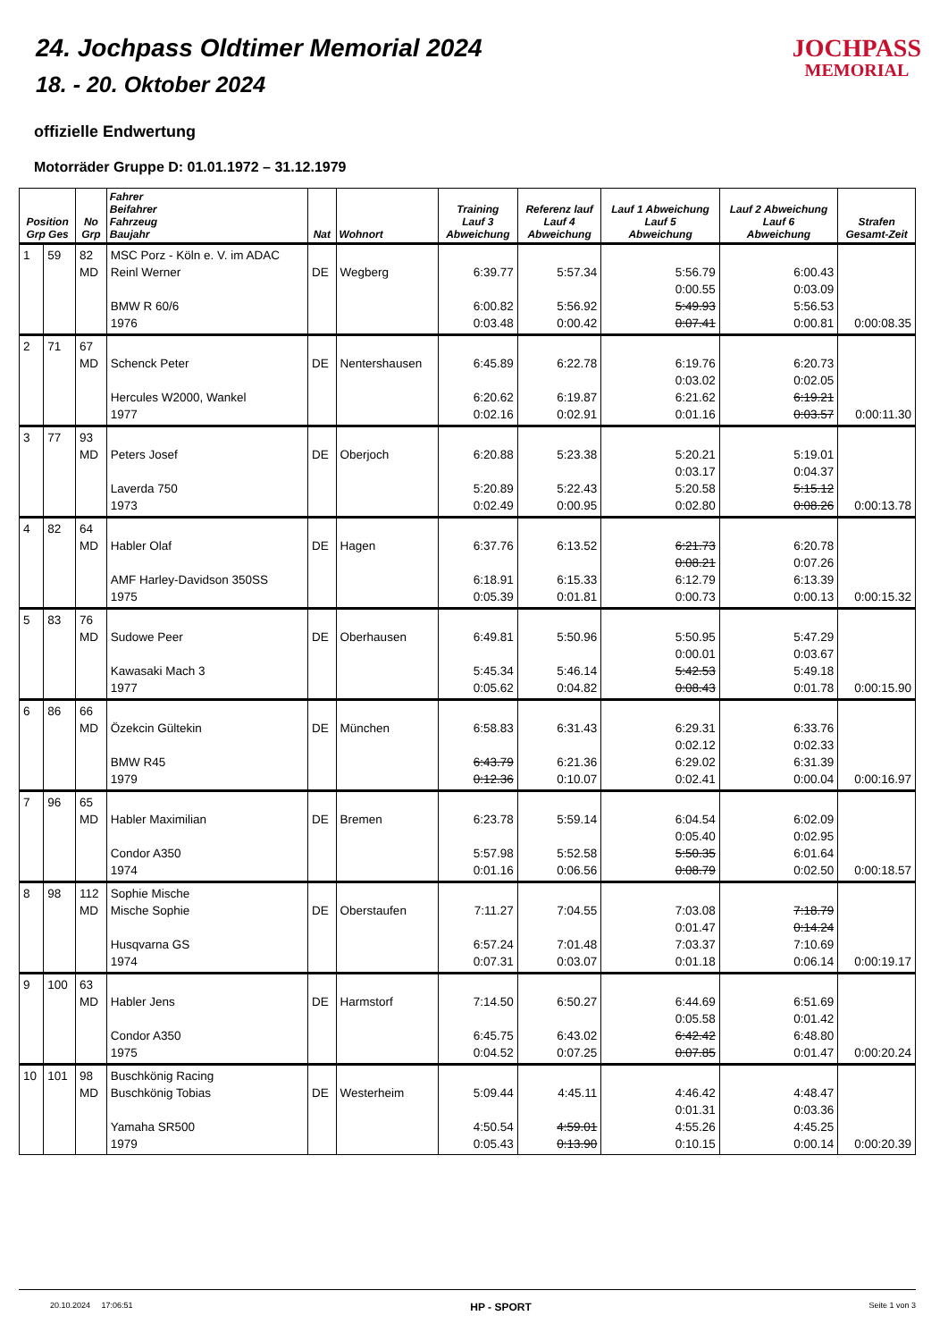24. Jochpass Oldtimer Memorial 2024
18. - 20. Oktober 2024
JOCHPASS
MEMORIAL
offizielle Endwertung
Motorräder Gruppe D: 01.01.1972 – 31.12.1979
| Position Grp Ges | | No Grp | Fahrer Beifahrer Fahrzeug Baujahr | Nat | Wohnort | Training Lauf 3 Abweichung | Referenz lauf Lauf 4 Abweichung | Lauf 1 Abweichung Lauf 5 Abweichung | Lauf 2 Abweichung Lauf 6 Abweichung | Strafen Gesamt-Zeit |
| --- | --- | --- | --- | --- | --- | --- | --- | --- | --- | --- |
| 1 | 59 | 82 MD | MSC Porz - Köln e. V. im ADAC Reinl Werner BMW R 60/6 1976 | DE | Wegberg | 6:39.77 6:00.82 0:03.48 | 5:57.34 5:56.92 0:00.42 | 5:56.79 0:00.55 5:49.93 0:07.41 | 6:00.43 0:03.09 5:56.53 0:00.81 | 0:00:08.35 |
| 2 | 71 | 67 MD | Schenck Peter Hercules W2000, Wankel 1977 | DE | Nentershausen | 6:45.89 6:20.62 0:02.16 | 6:22.78 6:19.87 0:02.91 | 6:19.76 0:03.02 6:21.62 0:01.16 | 6:20.73 0:02.05 6:19.21 0:03.57 | 0:00:11.30 |
| 3 | 77 | 93 MD | Peters Josef Laverda 750 1973 | DE | Oberjoch | 6:20.88 5:20.89 0:02.49 | 5:23.38 5:22.43 0:00.95 | 5:20.21 0:03.17 5:20.58 0:02.80 | 5:19.01 0:04.37 5:15.12 0:08.26 | 0:00:13.78 |
| 4 | 82 | 64 MD | Habler Olaf AMF Harley-Davidson 350SS 1975 | DE | Hagen | 6:37.76 6:18.91 0:05.39 | 6:13.52 6:15.33 0:01.81 | 6:21.73 0:08.21 6:12.79 0:00.73 | 6:20.78 0:07.26 6:13.39 0:00.13 | 0:00:15.32 |
| 5 | 83 | 76 MD | Sudowe Peer Kawasaki Mach 3 1977 | DE | Oberhausen | 6:49.81 5:45.34 0:05.62 | 5:50.96 5:46.14 0:04.82 | 5:50.95 0:00.01 5:42.53 0:08.43 | 5:47.29 0:03.67 5:49.18 0:01.78 | 0:00:15.90 |
| 6 | 86 | 66 MD | Özekcin Gültekin BMW R45 1979 | DE | München | 6:58.83 6:43.79 0:12.36 | 6:31.43 6:21.36 0:10.07 | 6:29.31 0:02.12 6:29.02 0:02.41 | 6:33.76 0:02.33 6:31.39 0:00.04 | 0:00:16.97 |
| 7 | 96 | 65 MD | Habler Maximilian Condor A350 1974 | DE | Bremen | 6:23.78 5:57.98 0:01.16 | 5:59.14 5:52.58 0:06.56 | 6:04.54 0:05.40 5:50.35 0:08.79 | 6:02.09 0:02.95 6:01.64 0:02.50 | 0:00:18.57 |
| 8 | 98 | 112 MD | Sophie Mische Mische Sophie Husqvarna GS 1974 | DE | Oberstaufen | 7:11.27 6:57.24 0:07.31 | 7:04.55 7:01.48 0:03.07 | 7:03.08 0:01.47 7:03.37 0:01.18 | 7:18.79 0:14.24 7:10.69 0:06.14 | 0:00:19.17 |
| 9 | 100 | 63 MD | Habler Jens Condor A350 1975 | DE | Harmstorf | 7:14.50 6:45.75 0:04.52 | 6:50.27 6:43.02 0:07.25 | 6:44.69 0:05.58 6:42.42 0:07.85 | 6:51.69 0:01.42 6:48.80 0:01.47 | 0:00:20.24 |
| 10 | 101 | 98 MD | Buschkönig Racing Buschkönig Tobias Yamaha SR500 1979 | DE | Westerheim | 5:09.44 4:50.54 0:05.43 | 4:45.11 4:59.01 0:13.90 | 4:46.42 0:01.31 4:55.26 0:10.15 | 4:48.47 0:03.36 4:45.25 0:00.14 | 0:00:20.39 |
20.10.2024 17:06:51 HP - SPORT Seite 1 von 3